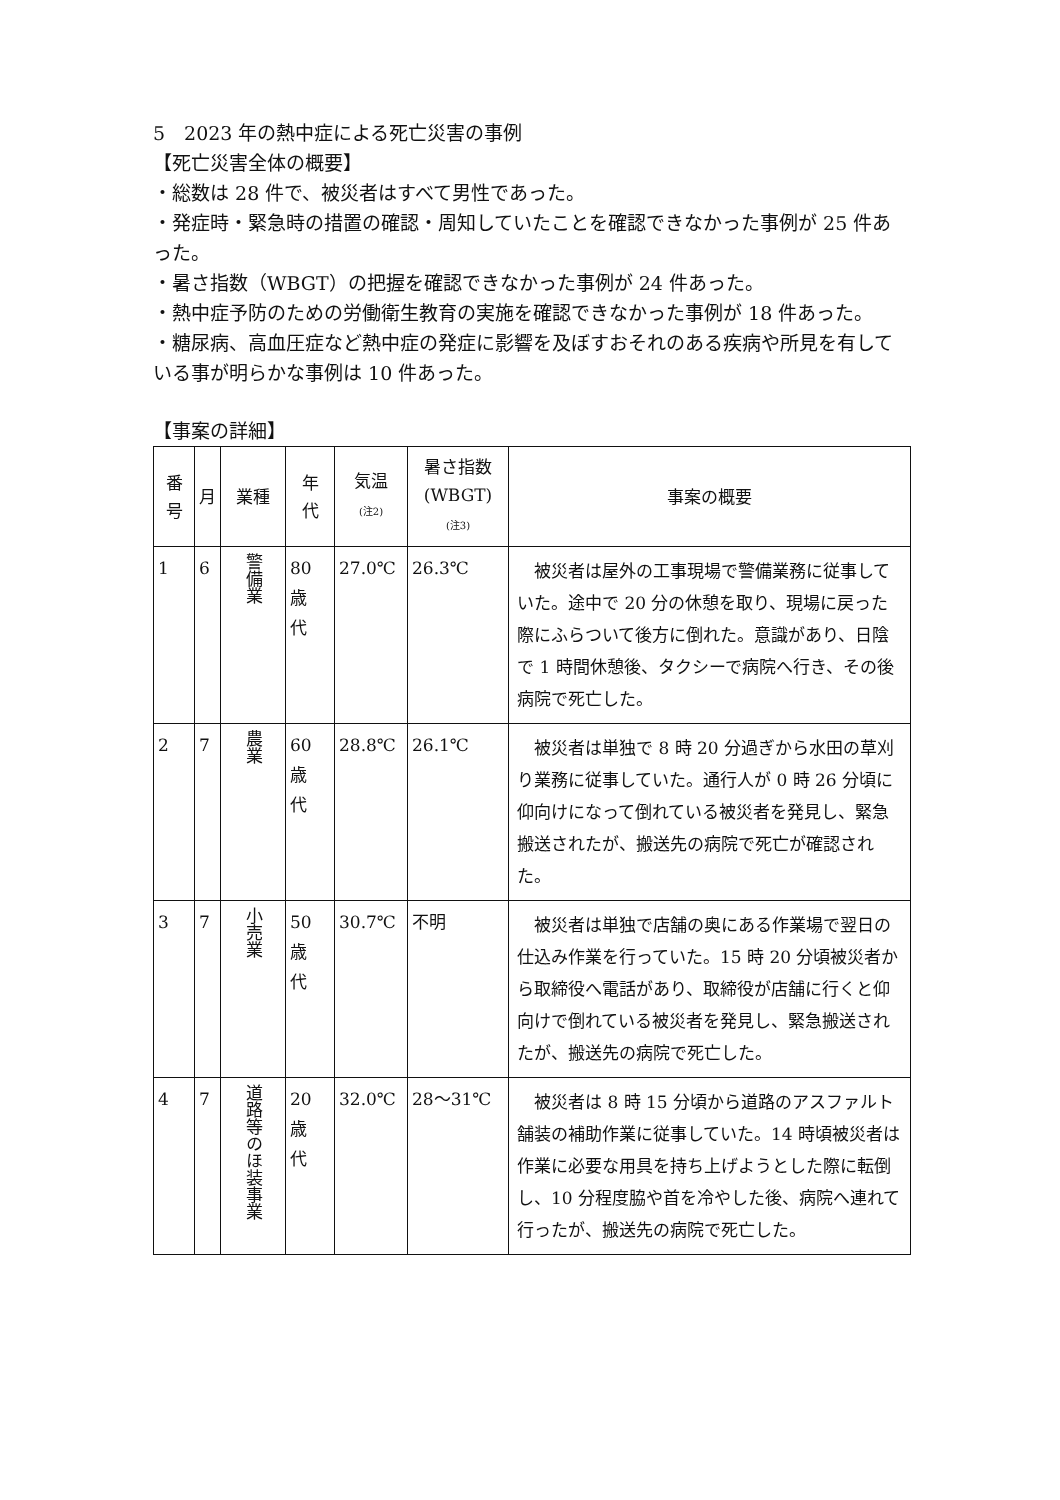5　2023 年の熱中症による死亡災害の事例
【死亡災害全体の概要】
・総数は 28 件で、被災者はすべて男性であった。
・発症時・緊急時の措置の確認・周知していたことを確認できなかった事例が 25 件あった。
・暑さ指数（WBGT）の把握を確認できなかった事例が 24 件あった。
・熱中症予防のための労働衛生教育の実施を確認できなかった事例が 18 件あった。
・糖尿病、高血圧症など熱中症の発症に影響を及ぼすおそれのある疾病や所見を有している事が明らかな事例は 10 件あった。
【事案の詳細】
| 番 号 | 月 | 業種 | 年 代 | 気温 (注2) | 暑さ指数 (WBGT) (注3) | 事案の概要 |
| --- | --- | --- | --- | --- | --- | --- |
| 1 | 6 | 警備業 | 80 歳 代 | 27.0℃ | 26.3℃ | 被災者は屋外の工事現場で警備業務に従事していた。途中で 20 分の休憩を取り、現場に戻った際にふらついて後方に倒れた。意識があり、日陰で 1 時間休憩後、タクシーで病院へ行き、その後病院で死亡した。 |
| 2 | 7 | 農業 | 60 歳 代 | 28.8℃ | 26.1℃ | 被災者は単独で 8 時 20 分過ぎから水田の草刈り業務に従事していた。通行人が 0 時 26 分頃に仰向けになって倒れている被災者を発見し、緊急搬送されたが、搬送先の病院で死亡が確認された。 |
| 3 | 7 | 小売業 | 50 歳 代 | 30.7℃ | 不明 | 被災者は単独で店舗の奥にある作業場で翌日の仕込み作業を行っていた。15 時 20 分頃被災者から取締役へ電話があり、取締役が店舗に行くと仰向けで倒れている被災者を発見し、緊急搬送されたが、搬送先の病院で死亡した。 |
| 4 | 7 | 道路等のほ装事業 | 20 歳 代 | 32.0℃ | 28～31℃ | 被災者は 8 時 15 分頃から道路のアスファルト舗装の補助作業に従事していた。14 時頃被災者は作業に必要な用具を持ち上げようとした際に転倒し、10 分程度脇や首を冷やした後、病院へ連れて行ったが、搬送先の病院で死亡した。 |